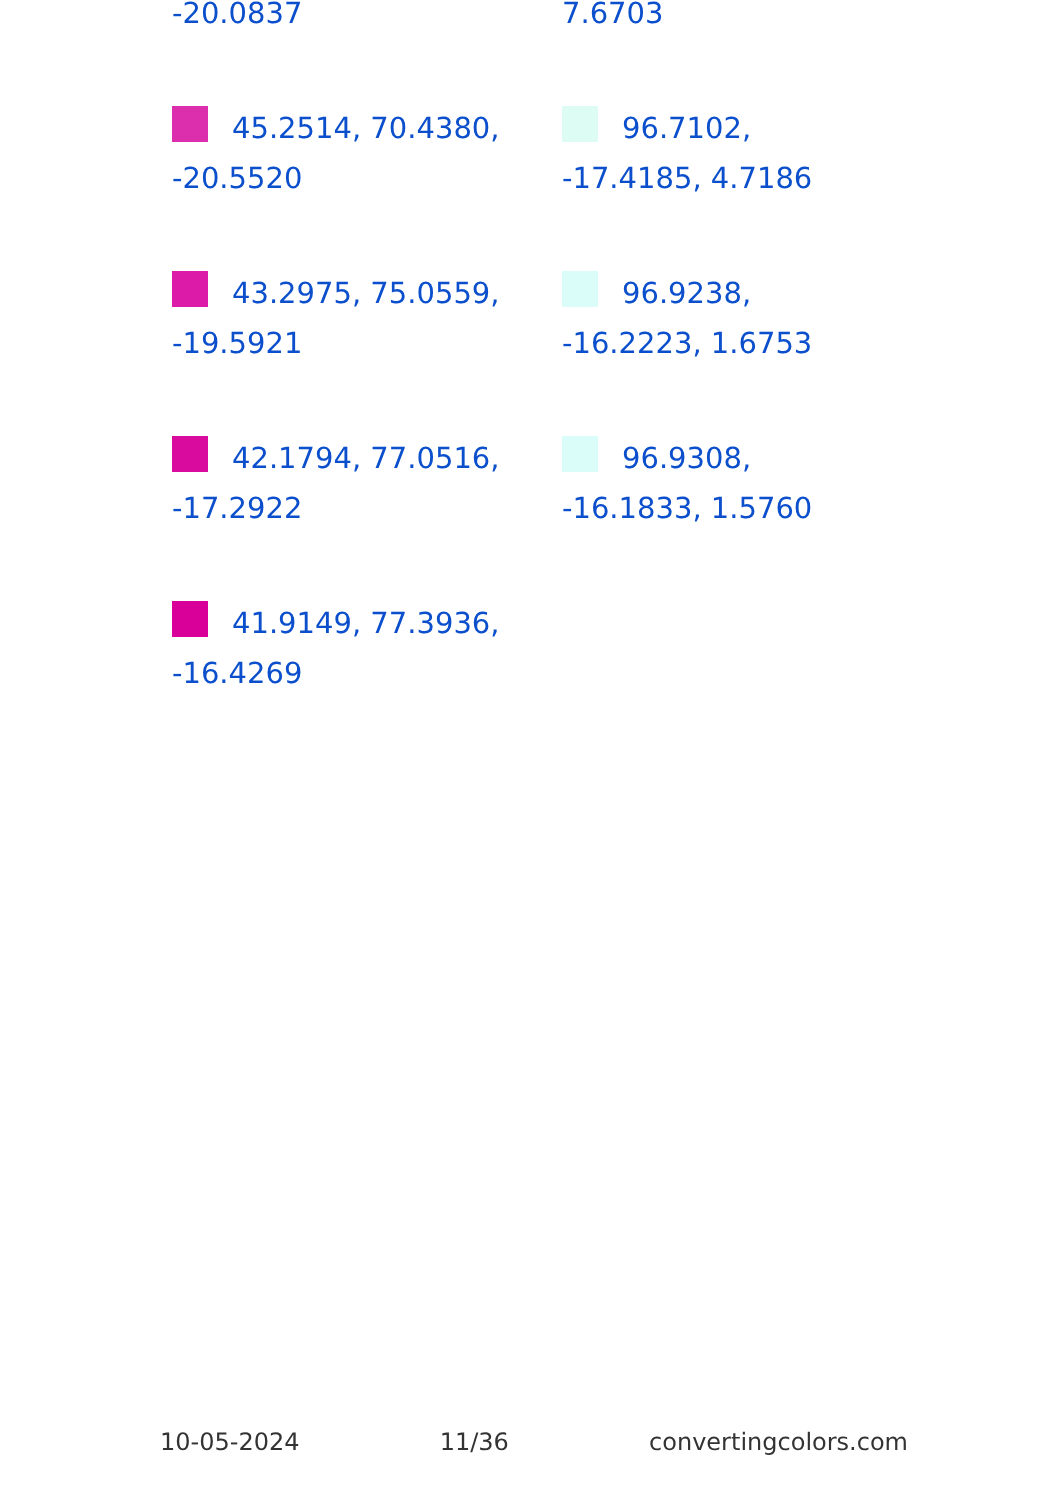-20.0837
7.6703
45.2514, 70.4380, -20.5520
96.7102, -17.4185, 4.7186
43.2975, 75.0559, -19.5921
96.9238, -16.2223, 1.6753
42.1794, 77.0516, -17.2922
96.9308, -16.1833, 1.5760
41.9149, 77.3936, -16.4269
10-05-2024 11/36 convertingcolors.com